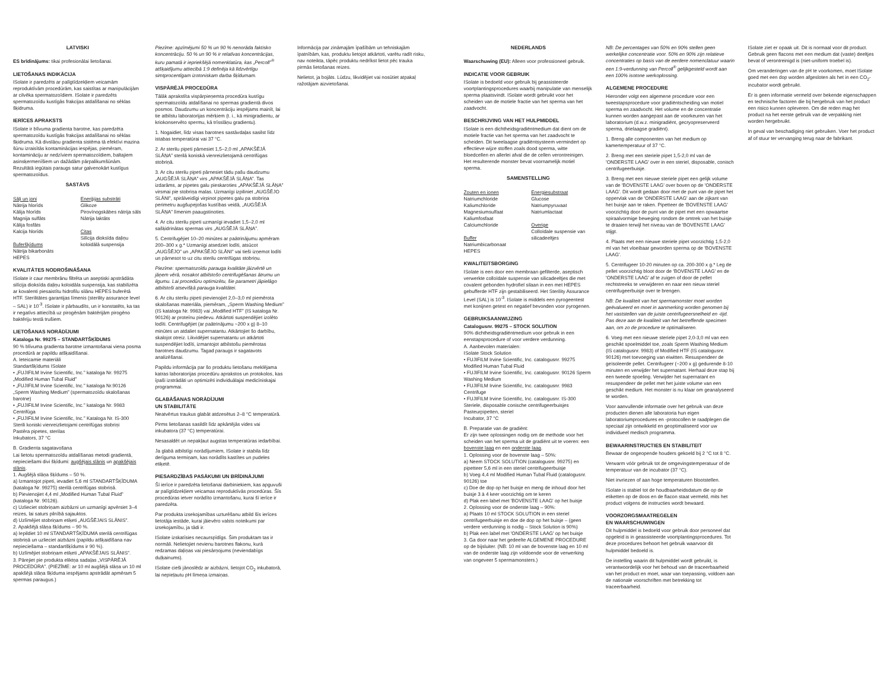LATVISKI
ES brīdinājums: tikai profesionālai lietošanai.
LIETOŠANAS INDIKĀCIJA
ISolate ir paredzēts ar palīgtīdzekļiem veicamām reproduktīvām procedūrām, kas saistītas ar manipulācijām ar cilvēka spermatozoīdiem. ISolate ir paredzēts spermatozoīdu kustīgās frakcijas atdalīšanai no sēklas šķidruma.
IERĪCES APRAKSTS
ISolate ir blīvuma gradienta barotne, kas paredzēta spermatozoīdu kustīgās frakcijas atdalīšanai no sēklas šķidruma. Kā divslāņu gradienta sistēma tā efektīvi mazina šūnu izraisītās kontaminācijas iespējas, piemēram, kontamināciju ar nedzīviem spermatozoīdiem, baltajiem asinsķermenīšiem un dažādām pārpalikumšūnām. Rezultātā iegūtais paraugs satur galvenokārt kustīgus spermatozoīdus.
SASTĀVS
Sāļi un joni
Nātrija hlorīds
Kālija hlorīds
Magnija sulfāts
Kālija fosfāts
Kalcija hlorīds
Buferšķīdums
Nātrija bikarbonāts
HEPES
Enerģijas substrāti
Glikoze
Pirovīnogskābes nātrija sāls
Nātrija laktāts
Citas
Silīcija dioksīda daļiņu koloidālā suspensija
KVALITĀTES NODROŠINĀŠANA
ISolate ir caur membrānu filtrēta un aseptiski apstrādāta silīcija dioksīda daļiņu koloidāla suspensija, kas stabilizēta ar kovalenti piesaistītu hidrofilu silānu HEPES buferētā HTF. Sterilitātes garantijas līmenis (sterility assurance level – SAL) ir 10<sup>-3</sup>. ISolate ir pārbaudīts, un ir konstatēts, ka tas ir negatīvs attiecībā uz pirogēnām baktērijām pirogēno baktēriju testā trušiem.
LIETOŠANAS NORĀDĪJUMI
Kataloga Nr. 99275 – STANDARTŠĶĪDUMS
90 % blīvuma gradienta barotne izmantošanai viena posma procedūrā ar papildu atšķaidīšanai.
A. Ieteicamie materiāli
Standartšķīdums ISolate
• „FUJIFILM Irvine Scientific, Inc.” kataloga Nr. 99275 „Modified Human Tubal Fluid”
• „FUJIFILM Irvine Scientific, Inc.” kataloga Nr.90126 „Sperm Washing Medium” (spermatozoīdu skalošanas barotne)
• „FUJIFILM Irvine Scientific, Inc.” kataloga Nr. 9983 Centrifūga
• „FUJIFILM Irvine Scientific, Inc.” Kataloga Nr. IS-300 Sterili koniski vienreizlietojami centrifūgas stobriņi
Pastēra pipetes, sterilas
Inkubators, 37 °C
B. Gradienta sagatavošana
Lai lietotu spermatozoīdu atdalīšanas metodi gradientā, nepieciešami divi šķīdumi: augšējais slānis un apakšējais slānis.
1. Augšējā slāņa šķīdums – 50 %.
a) Izmantojot pipeti, ievadiet 5,6 ml STANDARTŠĶĪDUMA (kataloga Nr. 99275) sterilā centrifūgas stobriņā.
b) Pievienojiet 4,4 ml „Modified Human Tubal Fluid” (kataloga Nr. 90126).
c) Uzlieciet stobriņam aizbāzni un uzmanīgi apvērsiet 3–4 reizes, lai saturs pilnībā sajauktos.
d) Uzlīmējiet stobriņam etiķeti „AUGŠĒJAIS SLĀNIS”.
2. Apakšējā slāņa šķīdums – 90 %.
a) Iepildiet 10 ml STANDARTŠĶĪDUMA sterilā centrifūgas stobriņā un uzlieciet aizbāzni (papildu atšķaidīšana nav nepieciešama – standartšķīdums ir 90 %).
b) Uzlīmējiet stobriņam etiķeti „APAKŠĒJAIS SLĀNIS”.
3. Pārejiet pie produkta eliktņa sadaļas „VISPĀRĒJĀ PROCEDŪRA”. (PIEZĪME: ar 10 ml augšējā slāņa un 10 ml apakšējā slāņa šķīduma iespējams apstrādāt apmēram 5 spermas paraugus.)
Piezīme: apzīmējumi 50 % un 90 % nenorāda faktisko koncentrāciju. 50 % un 90 % ir relatīvas koncentrācijas, kuru pamatā ir iepriekšējā nomenklatūra, kas „Percoll”<sup>®</sup> atšķaidījumu attiecībā 1:9 definēja kā līdzvērtīgu simtprocentīgam izotoniskam darba šķīdumam.
VISPĀRĒJĀ PROCEDŪRA
Tālāk aprakstīta vispārpieņemta procedūra kustīgu spermatozoīdu atdalīšanai no spermas gradientā divos posmos. Daudzumu un koncentrāciju iespējams mainīt, lai tie atbilstu laboratorijas mērķiem (t. i., kā minigradientu, ar kriokonservēto spermu, kā trīsslāņu gradientu).
1. Nogaidiet, līdz visas barotnes sastāvdaļas sasilst līdz istabas temperatūrai vai 37 °C.
2. Ar sterilu pipeti pārnesiet 1,5–2,0 ml „APAKŠĒJĀ SLĀŅA” sterilā koniskā vienreizlietojamā centrifūgas stobriņā.
3. Ar citu sterilu pipeti pārnesiet tādu pašu daudzumu „AUGŠĒJĀ SLĀŅA” virs „APAKŠĒJĀ SLĀŅA”. Tas izdarāms, ar pipetes galu pieskaroties „APAKŠĒJĀ SLĀŅA” virsmai pie stobriņa malas. Uzmanīgi izpiliniet „AUGŠĒJO SLĀNI”, spirālveidīgi virpinot pipetes galu pa stobriņa perimetru augšupejošas kustības veidā, „AUGŠĒJĀ SLĀŅA” līmenim paaugstinoties.
4. Ar citu sterilu pipeti uzmanīgi ievadiet 1,5–2,0 ml sašķidrinātas spermas virs „AUGŠĒJĀ SLĀŅA”.
5. Centrifugējiet 10–20 minūtes ar paātrinājumu apmēram 200–300 x g.* Uzmanīgi atsedziet lodīti, atsūcot „AUGŠĒJO” un „APAKŠĒJO SLĀNI” vai tieši izņemot lodīti un pārnesot to uz citu sterilu centrifūgas stobriņu.
Piezīme: spermatozoīdu parauga kvalitāte jāizvērtē un jāņem vērā, nosakot atbilstošo centrifugēšanas ātrumu un ilgumu. Lai procedūru optimizētu, šie parametri jāpielāgo atbilstoši atsevišķā parauga kvalitātei.
6. Ar citu sterilu pipeti pievienojiet 2,0–3,0 ml piemērota skalošanas materiāla, piemēram, „Sperm Washing Medium” (IS kataloga Nr. 9983) vai „Modified HTF” (IS kataloga Nr. 90126) ar proteīnu piedevu. Atkārtoti suspendējiet izolēto lodīti. Centrifugējiet (ar paātrinājumu ~200 x g) 8–10 minūtes un atdaliet supernatantu. Atkārtojiet šo darbību, skalojot otreiz. Likvidējiet supernatantu un atkārtoti suspendējiet lodīti, izmantojot atbilstošu piemērotas barotnes daudzumu. Tagad paraugs ir sagatavots analizēšanai.
Papildu informācija par šo produktu lietošanu meklējama katras laboratorijas procedūru aprakstos un protokolos, kas īpaši izstrādāti un optimizēti individuālajai medicīniskajai programmai.
GLABĀŠANAS NORĀDĪJUMI
UN STABILITĀTE
Neatvērtus traukus glabāt atdzesētus 2–8 °C temperatūrā.
Pirms lietošanas sasildīt līdz apkārtējās vides vai inkubatora (37 °C) temperatūrai.
Nesasaldēt un nepakļaut augstas temperatūras iedarbībai.
Ja glabā atbilstīgi norādījumiem, ISolate ir stabila līdz derīguma termiņam, kas norādīts kastītes un pudeles etiķetē.
PIESARDZĪBAS PASĀKUMI UN BRĪDINĀJUMI
Šī ierīce ir paredzēta lietošanai darbiniekiem, kas apguvuši ar palīgtīdzekļiem veicamas reproduktīvās procedūras. Šīs procedūras ietver norādīto izmantošanu, kurai šī ierīce ir paredzēta.
Par produkta izsekojamības uzturēšanu atbild šīs ierīces lietotāja iestāde, kurai jāievēro valsts noteikumi par izsekojamību, ja tādi ir.
ISolate izskatīsies necaurspīdīgs. Šim produktam tas ir normāli. Nelietojiet nevienu barotnes flakonu, kurā redzamas daļiņas vai piesārņojums (neviendabīgs duļķainums).
ISolate cieši jānoslēdz ar aizbāzni, lietojot CO<sub>2</sub> inkubatorā, lai nepieļautu pH līmeņa izmaiņas.
Informācija par zināmajām īpašībām un tehniskajām īpatnībām, kas, produktu lietojot atkārtoti, varētu radīt risku, nav noteikta, tāpēc produktu nedrīkst lietot pēc trauka pirmās lietošanas reizes.
Nelietot, ja bojāts. Lūdzu, likvidējiet vai nosūtiet atpakaļ ražotājam aizvietošanai.
NEDERLANDS
Waarschuwing (EU): Alleen voor professioneel gebruik.
INDICATIE VOOR GEBRUIK
ISolate is bedoeld voor gebruik bij geassisteerde voortplantingsprocedures waarbij manipulatie van menselijk sperma plaatsvindt. ISolate wordt gebruikt voor het scheiden van de motiele fractie van het sperma van het zaadvocht.
BESCHRIJVING VAN HET HULPMIDDEL
ISolate is een dichtheidsgradiëntmedium dat dient om de motiele fractie van het sperma van het zaadvocht te scheiden. Dit tweelaagse gradiëntsysteem vermindert op effectieve wijze stoffen zoals dood sperma, witte bloedcellen en allerlei afval die de cellen verontreinigen. Het resulterende monster bevat voornamelijk motiel sperma.
SAMENSTELLING
Zouten en ionen
Natriumchloride
Kaliumchloride
Magnesiumsulfaat
Kaliumfosfaat
Calciumchloride
Buffer
Natriumbicarbonaat
HEPES
Energiesubstraat
Glucose
Natriumpyruvaat
Natriumlactaat
Overige
Colloïdale suspensie van silicadeeltjes
KWALITEITSBORGING
ISolate is een door een membraan gefilterde, aseptisch verwerkte colloïdale suspensie van silicadeeltjes die met covalent gebonden hydrofiel silaan in een met HEPES gebufferde HTF zijn gestabiliseerd. Het Sterility Assurance Level (SAL) is 10<sup>-3</sup>. ISolate is middels een pyrogeentest met konijnen getest en negatief bevonden voor pyrogenen.
GEBRUIKSAANWIJZING
Catalogusnr. 99275 – STOCK SOLUTION
90% dichtheidsgradiëntmedium voor gebruik in een eenstapsprocedure of voor verdere verdunning.
A. Aanbevolen materialen:
ISolate Stock Solution
• FUJIFILM Irvine Scientific, Inc. catalogusnr. 99275 Modified Human Tubal Fluid
• FUJIFILM Irvine Scientific, Inc. catalogusnr. 90126 Sperm Washing Medium
• FUJIFILM Irvine Scientific, Inc. catalogusnr. 9983 Centrifuge
• FUJIFILM Irvine Scientific, Inc. catalogusnr. IS-300 Steriele, disposable conische centrifugeerbuisjes
Pasteurpipetten, steriel
Incubator, 37 °C
B. Preparatie van de gradiënt:
Er zijn twee oplossingen nodig om de methode voor het scheiden van het sperma uit de gradiënt uit te voeren: een bovenste laag en een onderste laag.
1. Oplossing voor de bovenste laag – 50%:
a) Neem STOCK SOLUTION (catalogusnr. 99275) en pipetteer 5,6 ml in een steriel centrifugeerbuisje
b) Voeg 4,4 ml Modified Human Tubal Fluid (catalogusnr. 90126) toe
c) Doe de dop op het buisje en meng de inhoud door het buisje 3 à 4 keer voorzichtig om te keren
d) Plak een label met 'BOVENSTE LAAG' op het buisje
2. Oplossing voor de onderste laag – 90%:
a) Plaats 10 ml STOCK SOLUTION in een steriel centrifugeerbuisje en doe de dop op het buisje – (geen verdere verdunning is nodig – Stock Solution is 90%)
b) Plak een label met 'ONDERSTE LAAG' op het buisje
3. Ga door naar het gedeelte ALGEMENE PROCEDURE op de bijsluiter. (NB: 10 ml van de bovenste laag en 10 ml van de onderste laag zijn voldoende voor de verwerking van ongeveer 5 spermamonsters.)
NB: De percentages van 50% en 90% stellen geen werkelijke concentratie voor. 50% en 90% zijn relatieve concentraties op basis van de eerdere nomenclatuur waarin een 1:9-verdunning van Percoll<sup>®</sup> gelijkgesteld wordt aan een 100% isotone werkoplossing.
ALGEMENE PROCEDURE
Hieronder volgt een algemene procedure voor een tweestapsprocedure voor gradiëntscheiding van motiel sperma en zaadvocht. Het volume en de concentratie kunnen worden aangepast aan de voorkeuren van het laboratorium (d.w.z. minigradiënt, gecryopreserveerd sperma, drielaagse gradiënt).
1. Breng alle componenten van het medium op kamertemperatuur of 37 °C.
2. Breng met een steriele pipet 1,5-2,0 ml van de 'ONDERSTE LAAG' over in een steriel, disposable, conisch centrifugeerbuisje.
3. Breng met een nieuwe steriele pipet een gelijk volume van de 'BOVENSTE LAAG' over boven op de 'ONDERSTE LAAG'. Dit wordt gedaan door met de punt van de pipet het oppervlak van de 'ONDERSTE LAAG' aan de zijkant van het buisje aan te raken. Pipetteer de 'BOVENSTE LAAG' voorzichtig door de punt van de pipet met een opwaartse spiraalvormige beweging rondom de omtrek van het buisje te draaien terwijl het niveau van de 'BOVENSTE LAAG' stijgt.
4. Plaats met een nieuwe steriele pipet voorzichtig 1,5-2,0 ml van het vloeibaar geworden sperma op de 'BOVENSTE LAAG'.
5. Centrifugeer 10-20 minuten op ca. 200-300 x g.* Leg de pellet voorzichtig bloot door de 'BOVENSTE LAAG' en de 'ONDERSTE LAAG' af te zuigen of door de pellet rechtstreeks te verwijderen en naar een nieuw steriel centrifugeerbuisje over te brengen.
NB: De kwaliteit van het spermamonster moet worden geëvalueerd en moet in aanmerking worden genomen bij het vaststellen van de juiste centrifugeersnelheid en -tijd. Pas deze aan de kwaliteit van het betreffende specimen aan, om zo de procedure te optimaliseren.
6. Voeg met een nieuwe steriele pipet 2,0-3,0 ml van een geschikt spoelmiddel toe, zoals Sperm Washing Medium (IS catalogusnr. 9983) of Modified HTF (IS catalogusnr. 90126) met toevoeging van eiwitten. Resuspendeer de geïsoleerde pellet. Centrifugeer (~200 x g) gedurende 8-10 minuten en verwijder het supernatant. Herhaal deze stap bij een tweede spoeling. Verwijder het supernatant en resuspendeer de pellet met het juiste volume van een geschikt medium. Het monster is nu klaar om geanalyseerd te worden.
Voor aanvullende informatie over het gebruik van deze producten dienen alle laboratoria hun eigen laboratoriumprocedures en -protocollen te raadplegen die speciaal zijn ontwikkeld en geoptimaliseerd voor uw individueel medisch programma.
BEWAARINSTRUCTIES EN STABILITEIT
Bewaar de ongeopende houders gekoeld bij 2 °C tot 8 °C.
Verwarm vóór gebruik tot de omgevingstemperatuur of de temperatuur van de incubator (37 °C).
Niet invriezen of aan hoge temperaturen blootstellen.
ISolate is stabiel tot de houdbaarheidsdatum die op de etiketten op de doos en de flacon staat vermeld, mits het product volgens de instructies wordt bewaard.
VOORZORGSMAATREGELEN
EN WAARSCHUWINGEN
Dit hulpmiddel is bedoeld voor gebruik door personeel dat opgeleid is in geassisteerde voortplantingsprocedures. Tot deze procedures behoort het gebruik waarvoor dit hulpmiddel bedoeld is.
De instelling waarin dit hulpmiddel wordt gebruikt, is verantwoordelijk voor het behoud van de traceerbaarheid van het product en moet, waar van toepassing, voldoen aan de nationale voorschriften met betrekking tot traceerbaarheid.
ISolate ziet er opaak uit. Dit is normaal voor dit product. Gebruik geen flacons met een medium dat (vaste) deeltjes bevat of verontreinigd is (niet-uniform troebel is).
Om veranderingen van de pH te voorkomen, moet ISolate goed met een dop worden afgesloten als het in een CO<sub>2</sub>-incubator wordt gebruikt.
Er is geen informatie vermeld over bekende eigenschappen en technische factoren die bij hergebruik van het product een risico kunnen opleveren. Om die reden mag het product na het eerste gebruik van de verpakking niet worden hergebruikt.
In geval van beschadiging niet gebruiken. Voer het product af of stuur ter vervanging terug naar de fabrikant.